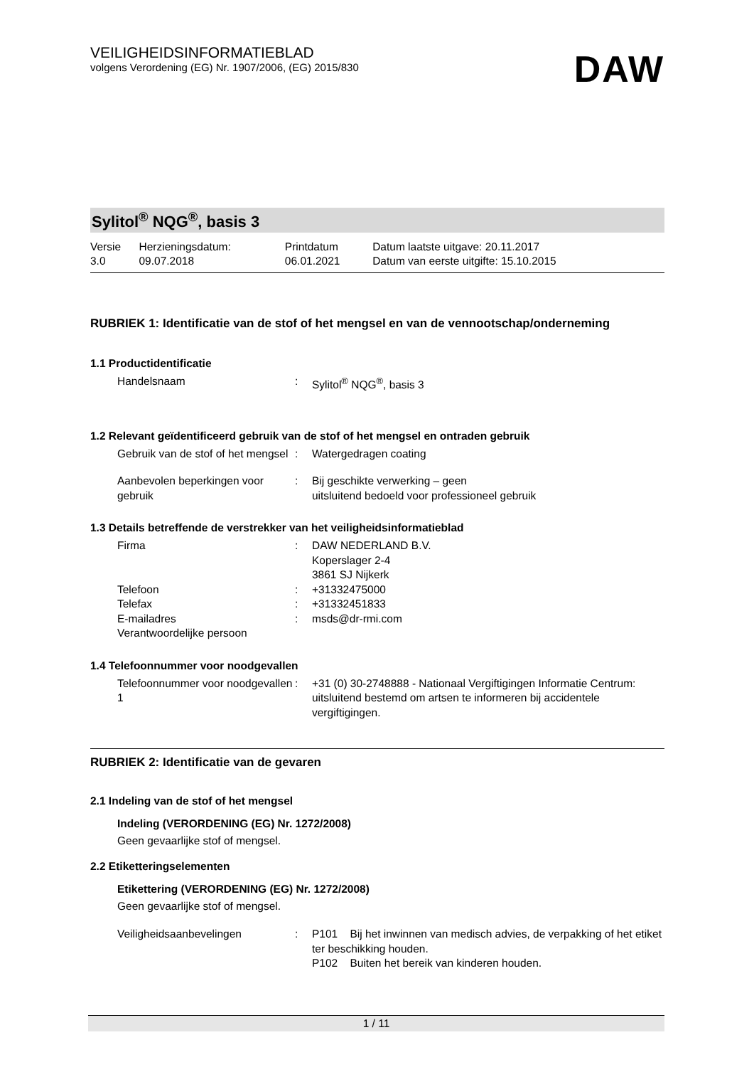VEILIGHEIDSINFORMATIEBLAD
volgens Verordening (EG) Nr. 1907/2006, (EG) 2015/830
DAW
Sylitol<sup>®</sup> NQG<sup>®</sup>, basis 3
| Versie 3.0 | Herzieningsdatum: 09.07.2018 | Printdatum 06.01.2021 | Datum laatste uitgave: 20.11.2017 Datum van eerste uitgifte: 15.10.2015 |
RUBRIEK 1: Identificatie van de stof of het mengsel en van de vennootschap/onderneming
1.1 Productidentificatie
| Handelsnaam | : | Sylitol<sup>®</sup> NQG<sup>®</sup>, basis 3 |
1.2 Relevant geïdentificeerd gebruik van de stof of het mengsel en ontraden gebruik
| Gebruik van de stof of het mengsel | : | Watergedragen coating |
| Aanbevolen beperkingen voor gebruik | : | Bij geschikte verwerking – geen uitsluitend bedoeld voor professioneel gebruik |
1.3 Details betreffende de verstrekker van het veiligheidsinformatieblad
| Firma | : | DAW NEDERLAND B.V. Koperslager 2-4 3861 SJ Nijkerk |
| Telefoon | : | +31332475000 |
| Telefax | : | +31332451833 |
| E-mailadres Verantwoordelijke persoon | : | msds@dr-rmi.com |
1.4 Telefoonnummer voor noodgevallen
| Telefoonnummer voor noodgevallen 1 | : | +31 (0) 30-2748888 - Nationaal Vergiftigingen Informatie Centrum: uitsluitend bestemd om artsen te informeren bij accidentele vergiftigingen. |
RUBRIEK 2: Identificatie van de gevaren
2.1 Indeling van de stof of het mengsel
Indeling (VERORDENING (EG) Nr. 1272/2008)
Geen gevaarlijke stof of mengsel.
2.2 Etiketteringselementen
Etikettering (VERORDENING (EG) Nr. 1272/2008)
Geen gevaarlijke stof of mengsel.
| Veiligheidsaanbevelingen | : | P101 Bij het inwinnen van medisch advies, de verpakking of het etiket ter beschikking houden. P102 Buiten het bereik van kinderen houden. |
1 / 11